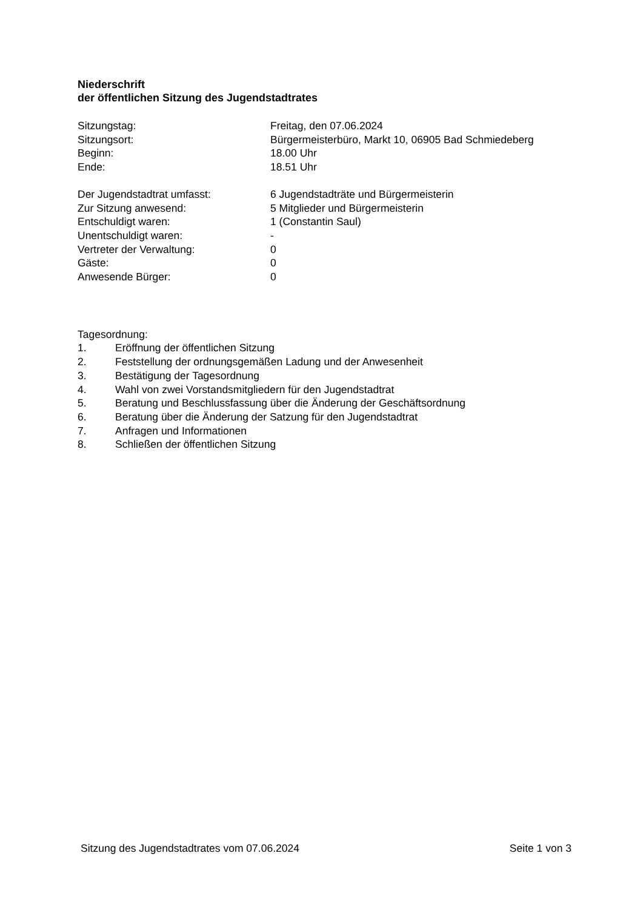Niederschrift
der öffentlichen Sitzung des Jugendstadtrates
Sitzungstag: Freitag, den 07.06.2024
Sitzungsort: Bürgermeisterbüro, Markt 10, 06905 Bad Schmiedeberg
Beginn: 18.00 Uhr
Ende: 18.51 Uhr
Der Jugendstadtrat umfasst: 6 Jugendstadträte und Bürgermeisterin
Zur Sitzung anwesend: 5 Mitglieder und Bürgermeisterin
Entschuldigt waren: 1 (Constantin Saul)
Unentschuldigt waren: -
Vertreter der Verwaltung: 0
Gäste: 0
Anwesende Bürger: 0
Tagesordnung:
1. Eröffnung der öffentlichen Sitzung
2. Feststellung der ordnungsgemäßen Ladung und der Anwesenheit
3. Bestätigung der Tagesordnung
4. Wahl von zwei Vorstandsmitgliedern für den Jugendstadtrat
5. Beratung und Beschlussfassung über die Änderung der Geschäftsordnung
6. Beratung über die Änderung der Satzung für den Jugendstadtrat
7. Anfragen und Informationen
8. Schließen der öffentlichen Sitzung
Sitzung des Jugendstadtrates vom 07.06.2024 Seite 1 von 3